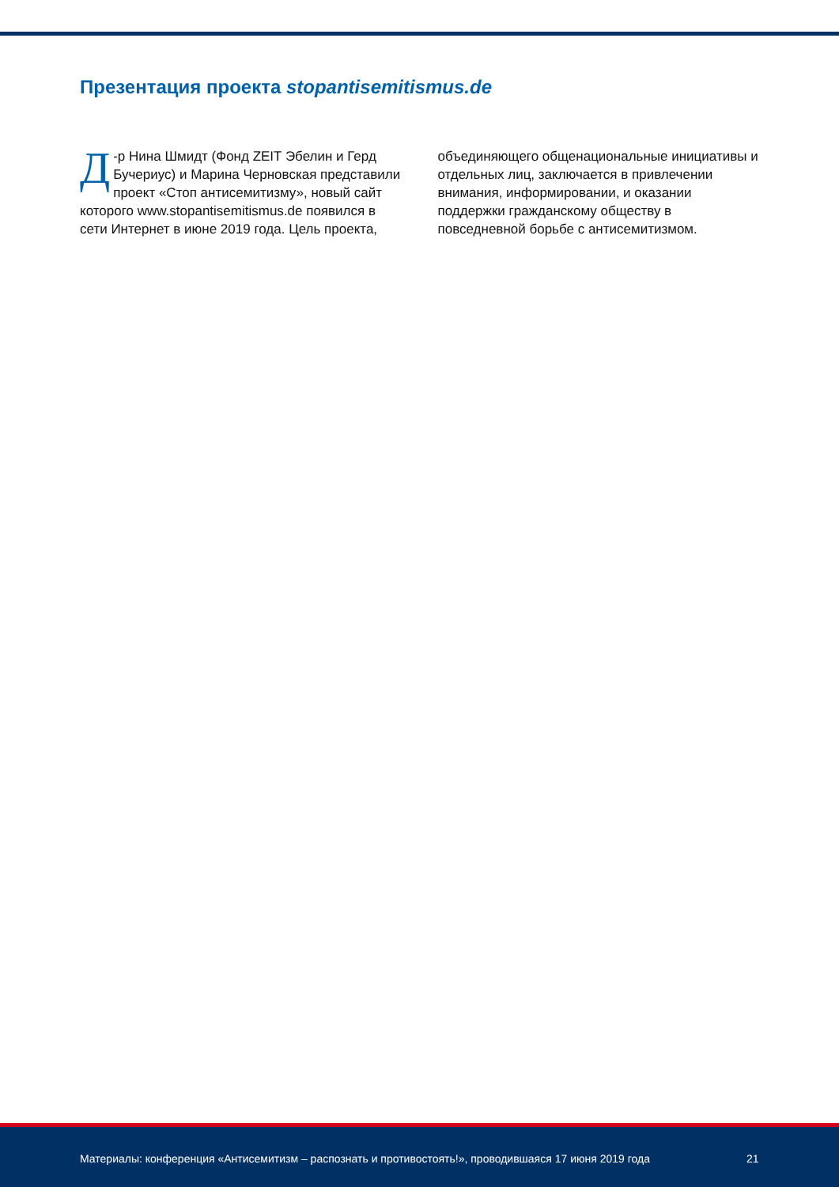Презентация проекта stopantisemitismus.de
Д -р Нина Шмидт (Фонд ZEIT Эбелин и Герд Бучериус) и Марина Черновская представили проект «Стоп антисемитизму», новый сайт которого www.stopantisemitismus.de появился в сети Интернет в июне 2019 года. Цель проекта, объединяющего общенациональные инициативы и отдельных лиц, заключается в привлечении внимания, информировании, и оказании поддержки гражданскому обществу в повседневной борьбе с антисемитизмом.
Материалы: конференция «Антисемитизм – распознать и противостоять!», проводившаяся 17 июня 2019 года 21